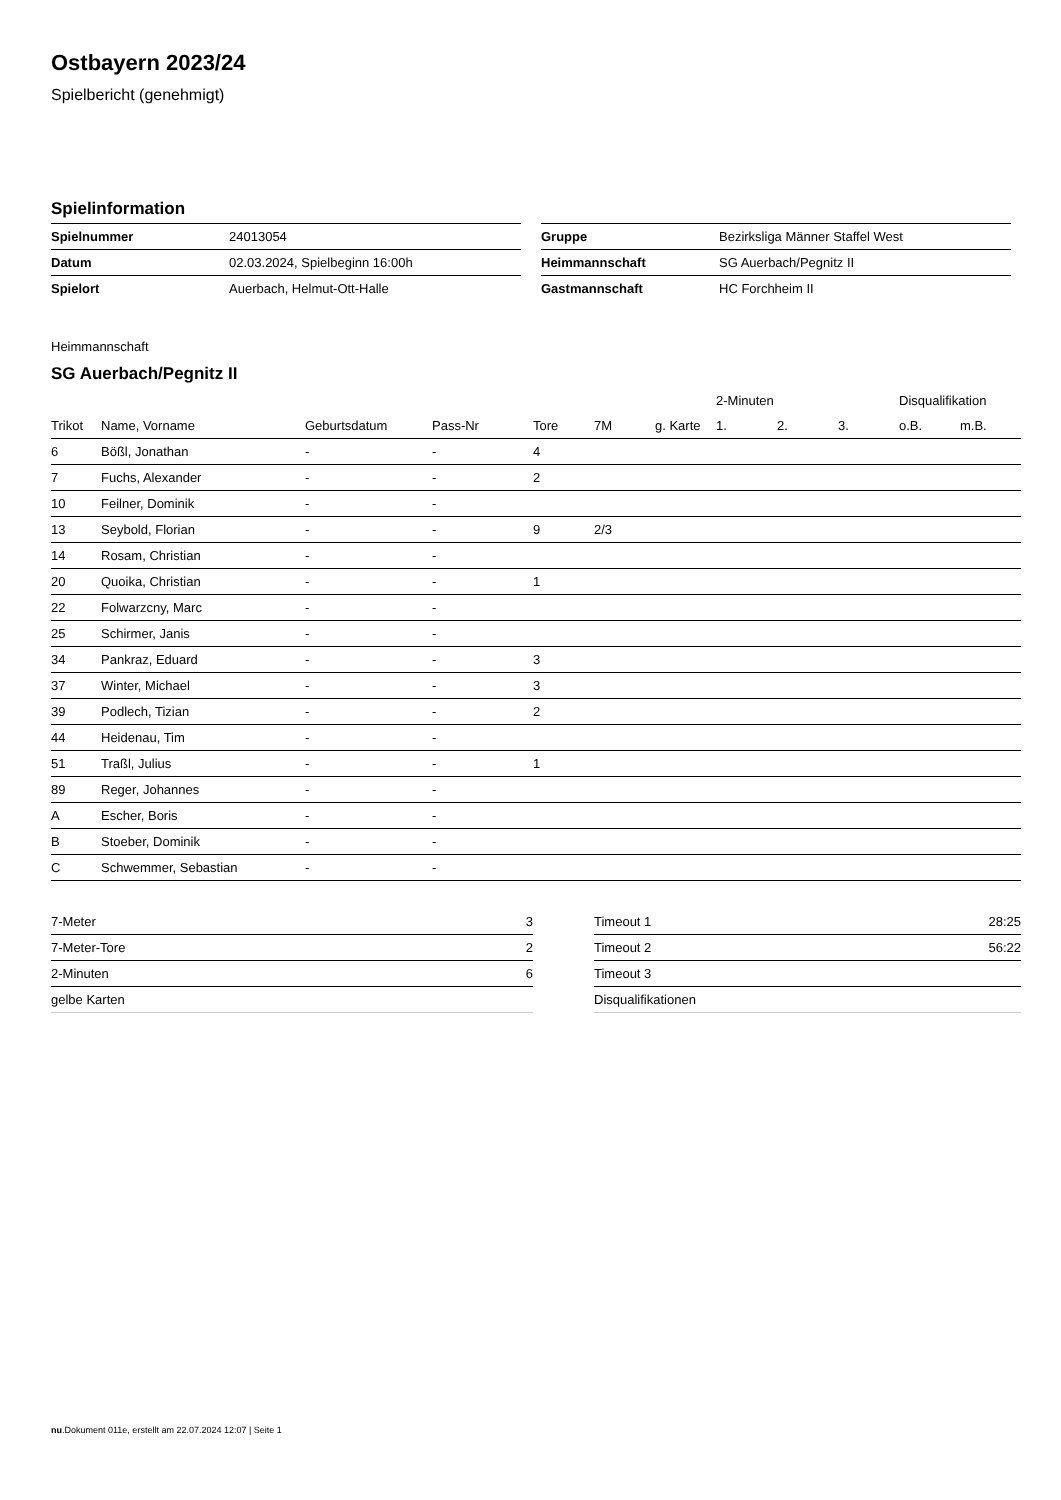Ostbayern 2023/24
Spielbericht (genehmigt)
Spielinformation
| Spielnummer | 24013054 |
| Datum | 02.03.2024, Spielbeginn 16:00h |
| Spielort | Auerbach, Helmut-Ott-Halle |
| Gruppe | Bezirksliga Männer Staffel West |
| Heimmannschaft | SG Auerbach/Pegnitz II |
| Gastmannschaft | HC Forchheim II |
Heimmannschaft
SG Auerbach/Pegnitz II
| | | | | | | | 2-Minuten | | | Disqualifikation | |
| --- | --- | --- | --- | --- | --- | --- | --- | --- | --- | --- | --- |
| Trikot | Name, Vorname | Geburtsdatum | Pass-Nr | Tore | 7M | g. Karte | 1. | 2. | 3. | o.B. | m.B. |
| 6 | Bößl, Jonathan | - | - | 4 | | | | | | | |
| 7 | Fuchs, Alexander | - | - | 2 | | | | | | | |
| 10 | Feilner, Dominik | - | - | | | | | | | | |
| 13 | Seybold, Florian | - | - | 9 | 2/3 | | | | | | |
| 14 | Rosam, Christian | - | - | | | | | | | | |
| 20 | Quoika, Christian | - | - | 1 | | | | | | | |
| 22 | Folwarzcny, Marc | - | - | | | | | | | | |
| 25 | Schirmer, Janis | - | - | | | | | | | | |
| 34 | Pankraz, Eduard | - | - | 3 | | | | | | | |
| 37 | Winter, Michael | - | - | 3 | | | | | | | |
| 39 | Podlech, Tizian | - | - | 2 | | | | | | | |
| 44 | Heidenau, Tim | - | - | | | | | | | | |
| 51 | Traßl, Julius | - | - | 1 | | | | | | | |
| 89 | Reger, Johannes | - | - | | | | | | | | |
| A | Escher, Boris | - | - | | | | | | | | |
| B | Stoeber, Dominik | - | - | | | | | | | | |
| C | Schwemmer, Sebastian | - | - | | | | | | | | |
| 7-Meter | 3 |
| 7-Meter-Tore | 2 |
| 2-Minuten | 6 |
| gelbe Karten | |
| Timeout 1 | 28:25 |
| Timeout 2 | 56:22 |
| Timeout 3 | |
| Disqualifikationen | |
nu.Dokument 011e, erstellt am 22.07.2024 12:07 | Seite 1